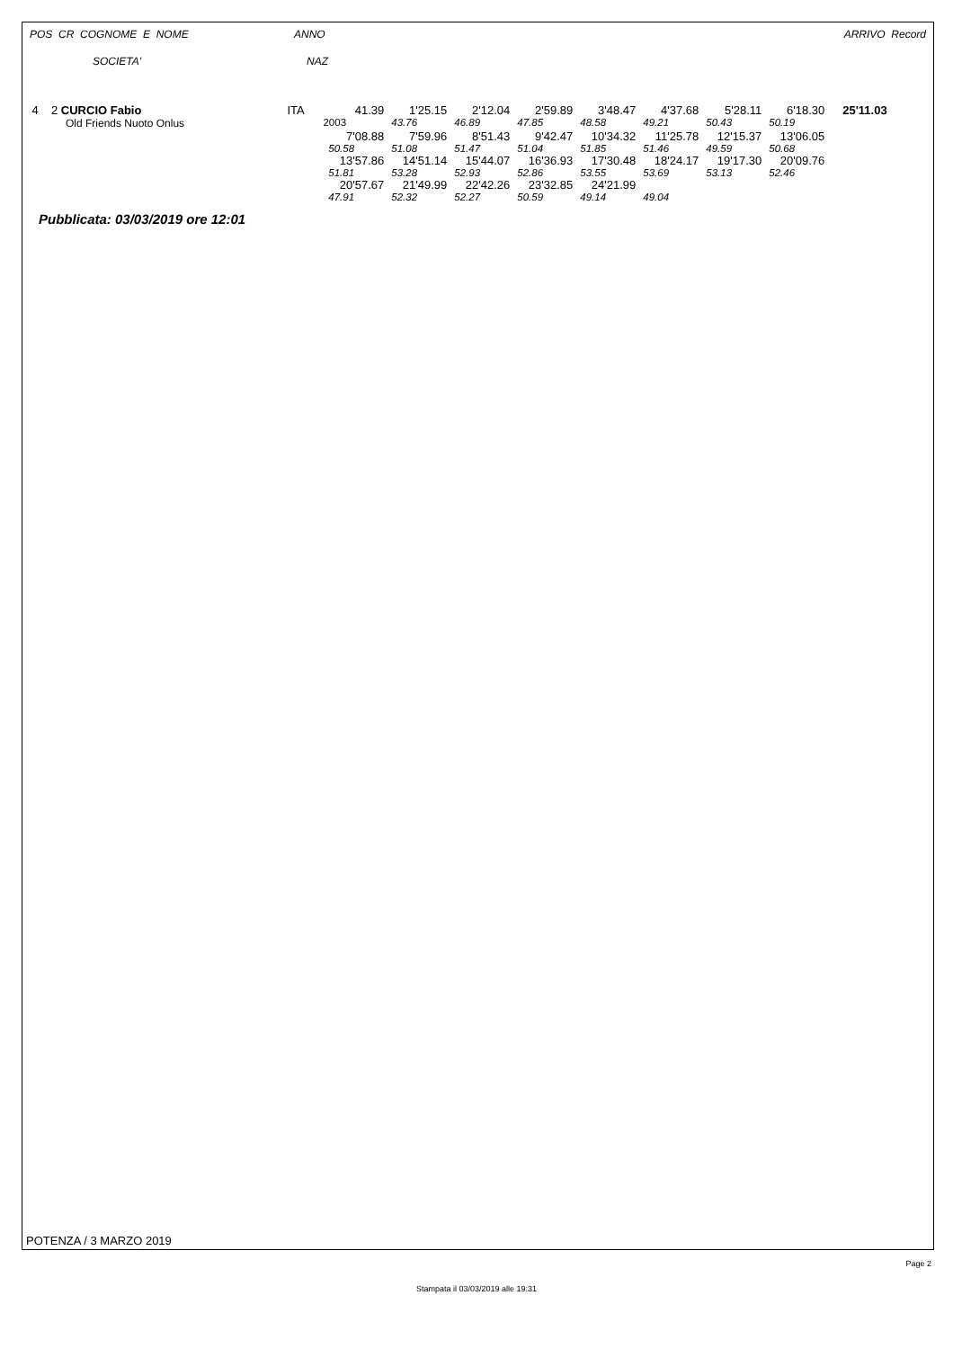POS CR COGNOME E NOME ANNO ARRIVO Record
SOCIETA' NAZ
| 4 | 2 CURCIO Fabio | ITA | 41.39 | 1'25.15 | 2'12.04 | 2'59.89 | 3'48.47 | 4'37.68 | 5'28.11 | 6'18.30 | 25'11.03 |
| | Old Friends Nuoto Onlus | 2003 | | 43.76 | 46.89 | 47.85 | 48.58 | 49.21 | 50.43 | 50.19 | |
| | | | 7'08.88 | 7'59.96 | 8'51.43 | 9'42.47 | 10'34.32 | 11'25.78 | 12'15.37 | 13'06.05 | |
| | | | 50.58 | 51.08 | 51.47 | 51.04 | 51.85 | 51.46 | 49.59 | 50.68 | |
| | | | 13'57.86 | 14'51.14 | 15'44.07 | 16'36.93 | 17'30.48 | 18'24.17 | 19'17.30 | 20'09.76 | |
| | | | 51.81 | 53.28 | 52.93 | 52.86 | 53.55 | 53.69 | 53.13 | 52.46 | |
| | | | 20'57.67 | 21'49.99 | 22'42.26 | 23'32.85 | 24'21.99 | | | | |
| | | | 47.91 | 52.32 | 52.27 | 50.59 | 49.14 | 49.04 | | | |
Pubblicata: 03/03/2019 ore 12:01
POTENZA / 3 MARZO 2019
Page 2
Stampata il 03/03/2019 alle 19:31